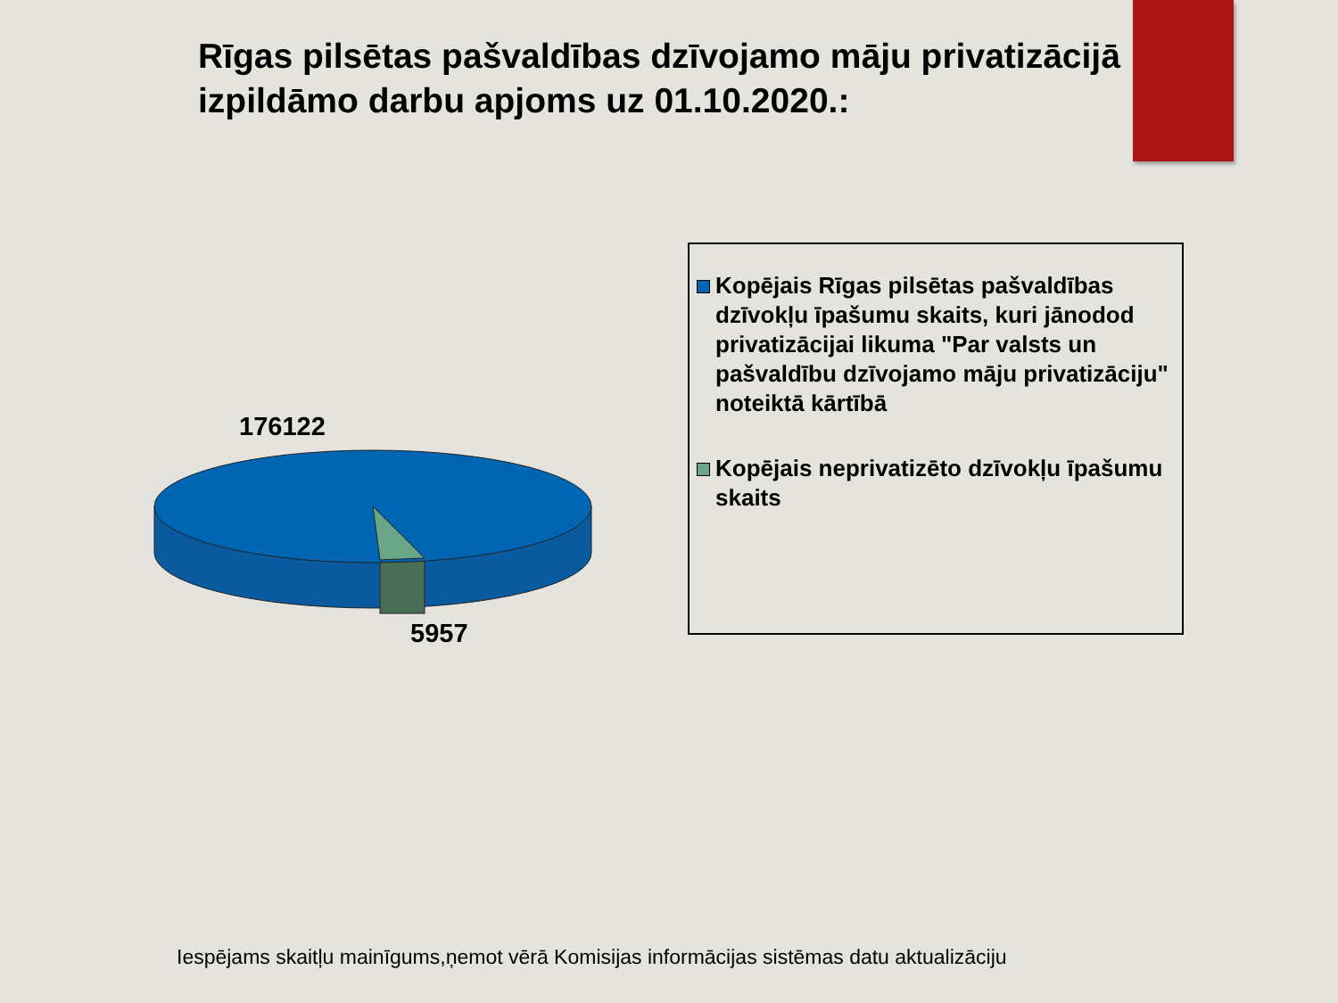Rīgas pilsētas pašvaldības dzīvojamo māju privatizācijā izpildāmo darbu apjoms uz 01.10.2020.:
176122
5957
Kopējais Rīgas pilsētas pašvaldības dzīvokļu īpašumu skaits, kuri jānodod privatizācijai likuma "Par valsts un pašvaldību dzīvojamo māju privatizāciju" noteiktā kārtībā
Kopējais neprivatizēto dzīvokļu īpašumu skaits
Iespējams skaitļu mainīgums,ņemot vērā Komisijas informācijas sistēmas datu aktualizāciju